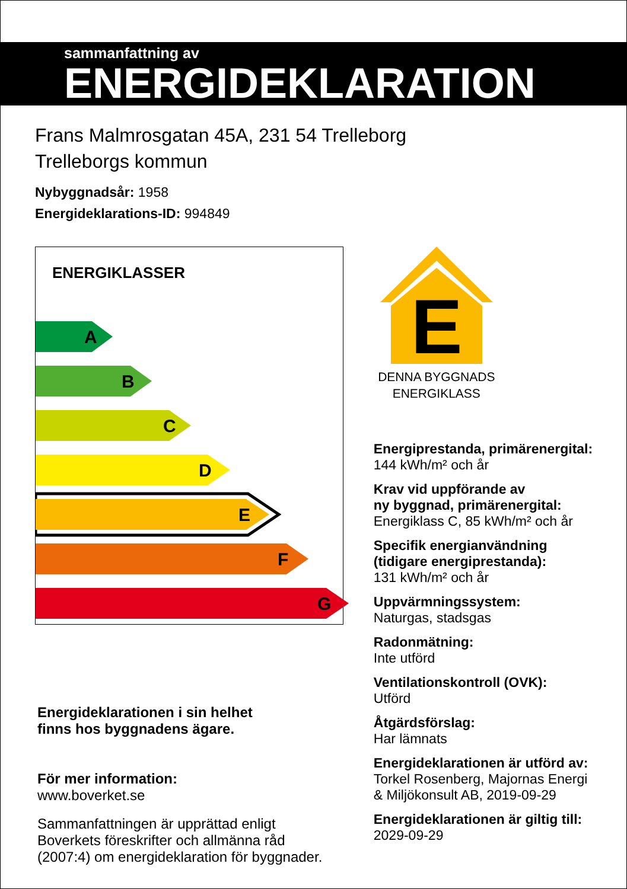sammanfattning av
ENERGIDEKLARATION
Frans Malmrosgatan 45A, 231 54 Trelleborg
Trelleborgs kommun
Nybyggnadsår: 1958
Energideklarations-ID: 994849
ENERGIKLASSER
A
B
C
D
E
F
G
Energideklarationen i sin helhet
finns hos byggnadens ägare.
För mer information:
www.boverket.se
Sammanfattningen är upprättad enligt
Boverkets föreskrifter och allmänna råd
(2007:4) om energideklaration för byggnader.
E
DENNA BYGGNADS
ENERGIKLASS
Energiprestanda, primärenergital:
144 kWh/m² och år
Krav vid uppförande av
ny byggnad, primärenergital:
Energiklass C, 85 kWh/m² och år
Specifik energianvändning
(tidigare energiprestanda):
131 kWh/m² och år
Uppvärmningssystem:
Naturgas, stadsgas
Radonmätning:
Inte utförd
Ventilationskontroll (OVK):
Utförd
Åtgärdsförslag:
Har lämnats
Energideklarationen är utförd av:
Torkel Rosenberg, Majornas Energi
& Miljökonsult AB, 2019-09-29
Energideklarationen är giltig till:
2029-09-29